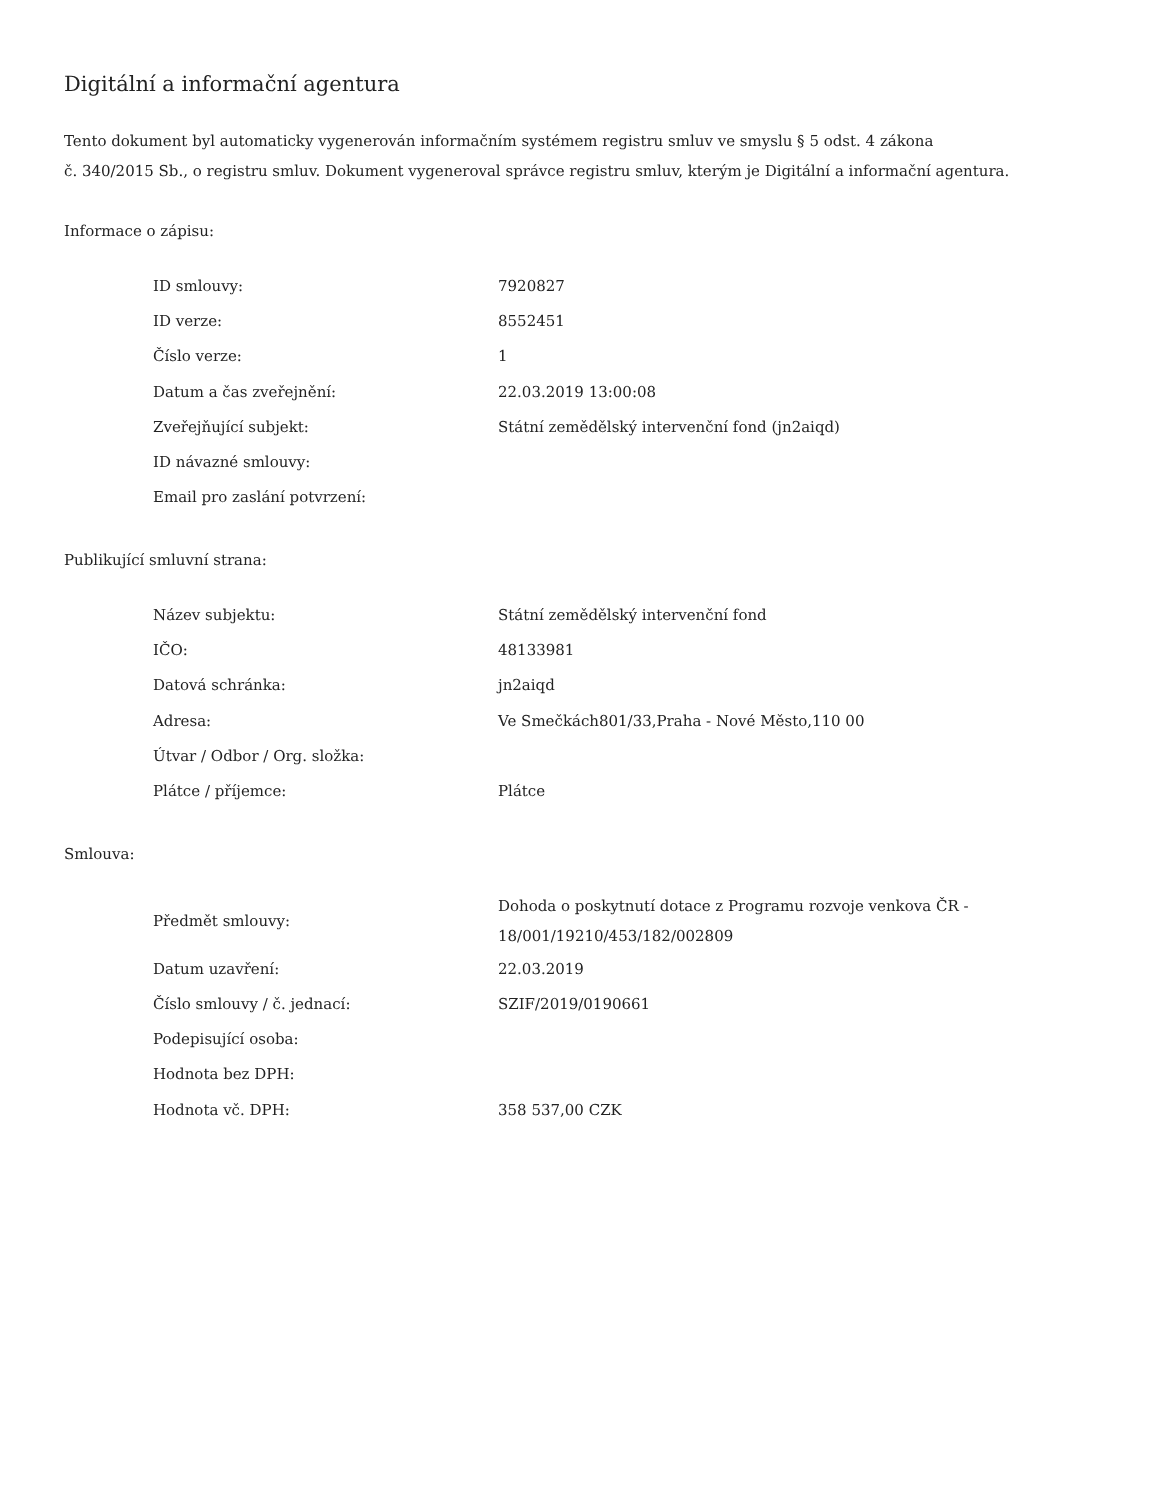Digitální a informační agentura
Tento dokument byl automaticky vygenerován informačním systémem registru smluv ve smyslu § 5 odst. 4 zákona
č. 340/2015 Sb., o registru smluv. Dokument vygeneroval správce registru smluv, kterým je Digitální a informační agentura.
Informace o zápisu:
| ID smlouvy: | 7920827 |
| ID verze: | 8552451 |
| Číslo verze: | 1 |
| Datum a čas zveřejnění: | 22.03.2019 13:00:08 |
| Zveřejňující subjekt: | Státní zemědělský intervenční fond (jn2aiqd) |
| ID návazné smlouvy: | |
| Email pro zaslání potvrzení: | |
Publikující smluvní strana:
| Název subjektu: | Státní zemědělský intervenční fond |
| IČO: | 48133981 |
| Datová schránka: | jn2aiqd |
| Adresa: | Ve Smečkách801/33,Praha - Nové Město,110 00 |
| Útvar / Odbor / Org. složka: | |
| Plátce / příjemce: | Plátce |
Smlouva:
| Předmět smlouvy: | Dohoda o poskytnutí dotace z Programu rozvoje venkova ČR - 18/001/19210/453/182/002809 |
| Datum uzavření: | 22.03.2019 |
| Číslo smlouvy / č. jednací: | SZIF/2019/0190661 |
| Podepisující osoba: | |
| Hodnota bez DPH: | |
| Hodnota vč. DPH: | 358 537,00 CZK |